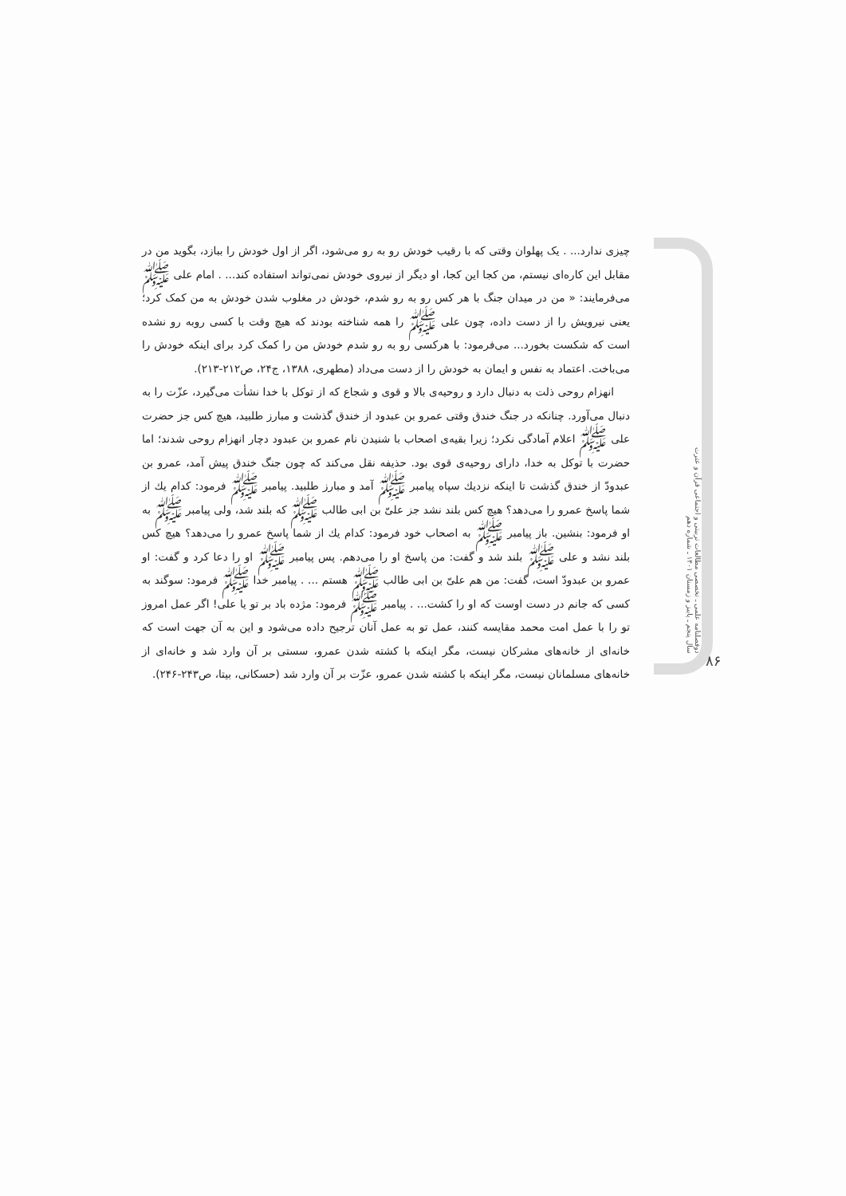دوفصلنامه علمی ـ تخصصی مطالعات تربیتی و اجتماعی قرآن و عترت
سال پنجم ـ پاییز و زمستان ۱۴۰۱ ـ شماره دهم
۸۶
چیزی ندارد... . یک پهلوان وقتی که با رقیب خودش رو به رو می‌شود، اگر از اول خودش را ببازد، بگوید من در مقابل این کاره‌ای نیستم، من کجا این کجا، او دیگر از نیروی خودش نمی‌تواند استفاده کند... . امام علی ﷺ می‌فرمایند: « من در میدان جنگ با هر کس رو به رو شدم، خودش در مغلوب شدن خودش به من کمک کرد؛ یعنی نیرویش را از دست داده، چون علی ﷺ را همه شناخته بودند که هیچ وقت با کسی روبه رو نشده است که شکست بخورد... می‌فرمود: با هرکسی رو به رو شدم خودش من را کمک کرد برای اینکه خودش را می‌باخت. اعتماد به نفس و ایمان به خودش را از دست می‌داد (مطهری، ۱۳۸۸، ج۲۴، ص۲۱۲-۲۱۳).
انهزام روحی ذلت به دنبال دارد و روحیه‌ی بالا و قوی و شجاع که از توکل با خدا نشأت می‌گیرد، عزّت را به دنبال می‌آورد. چنانکه در جنگ خندق وقتی عمرو بن عبدود از خندق گذشت و مبارز طلبید، هیچ کس جز حضرت علی ﷺ اعلام آمادگی نکرد؛ زیرا بقیه‌ی اصحاب با شنیدن نام عمرو بن عبدود دچار انهزام روحی شدند؛ اما حضرت با توکل به خدا، دارای روحیه‌ی قوی بود. حذیفه نقل می‌کند که چون جنگ خندق پیش آمد، عمرو بن عبدودّ از خندق گذشت تا اینکه نزدیك سپاه پیامبر ﷺ آمد و مبارز طلبید. پیامبر ﷺ فرمود: کدام یك از شما پاسخ عمرو را می‌دهد؟ هیچ کس بلند نشد جز علیّ بن ابی طالب ﷺ که بلند شد، ولی پیامبر ﷺ به او فرمود: بنشین. باز پیامبر ﷺ به اصحاب خود فرمود: کدام یك از شما پاسخ عمرو را می‌دهد؟ هیچ کس بلند نشد و علی ﷺ بلند شد و گفت: من پاسخ او را می‌دهم. پس پیامبر ﷺ او را دعا کرد و گفت: او عمرو بن عبدودّ است، گفت: من هم علیّ بن ابی طالب ﷺ هستم ... . پیامبر خدا ﷺ فرمود: سوگند به کسی که جانم در دست اوست که او را کشت... . پیامبر ﷺ فرمود: مژده باد بر تو یا علی! اگر عمل امروز تو را با عمل امت محمد مقایسه کنند، عمل تو به عمل آنان ترجیح داده می‌شود و این به آن جهت است که خانه‌ای از خانه‌های مشرکان نیست، مگر اینکه با کشته شدن عمرو، سستی بر آن وارد شد و خانه‌ای از خانه‌های مسلمانان نیست، مگر اینکه با کشته شدن عمرو، عزّت بر آن وارد شد (حسکانی، بیتا، ص۲۴۳-۲۴۶).